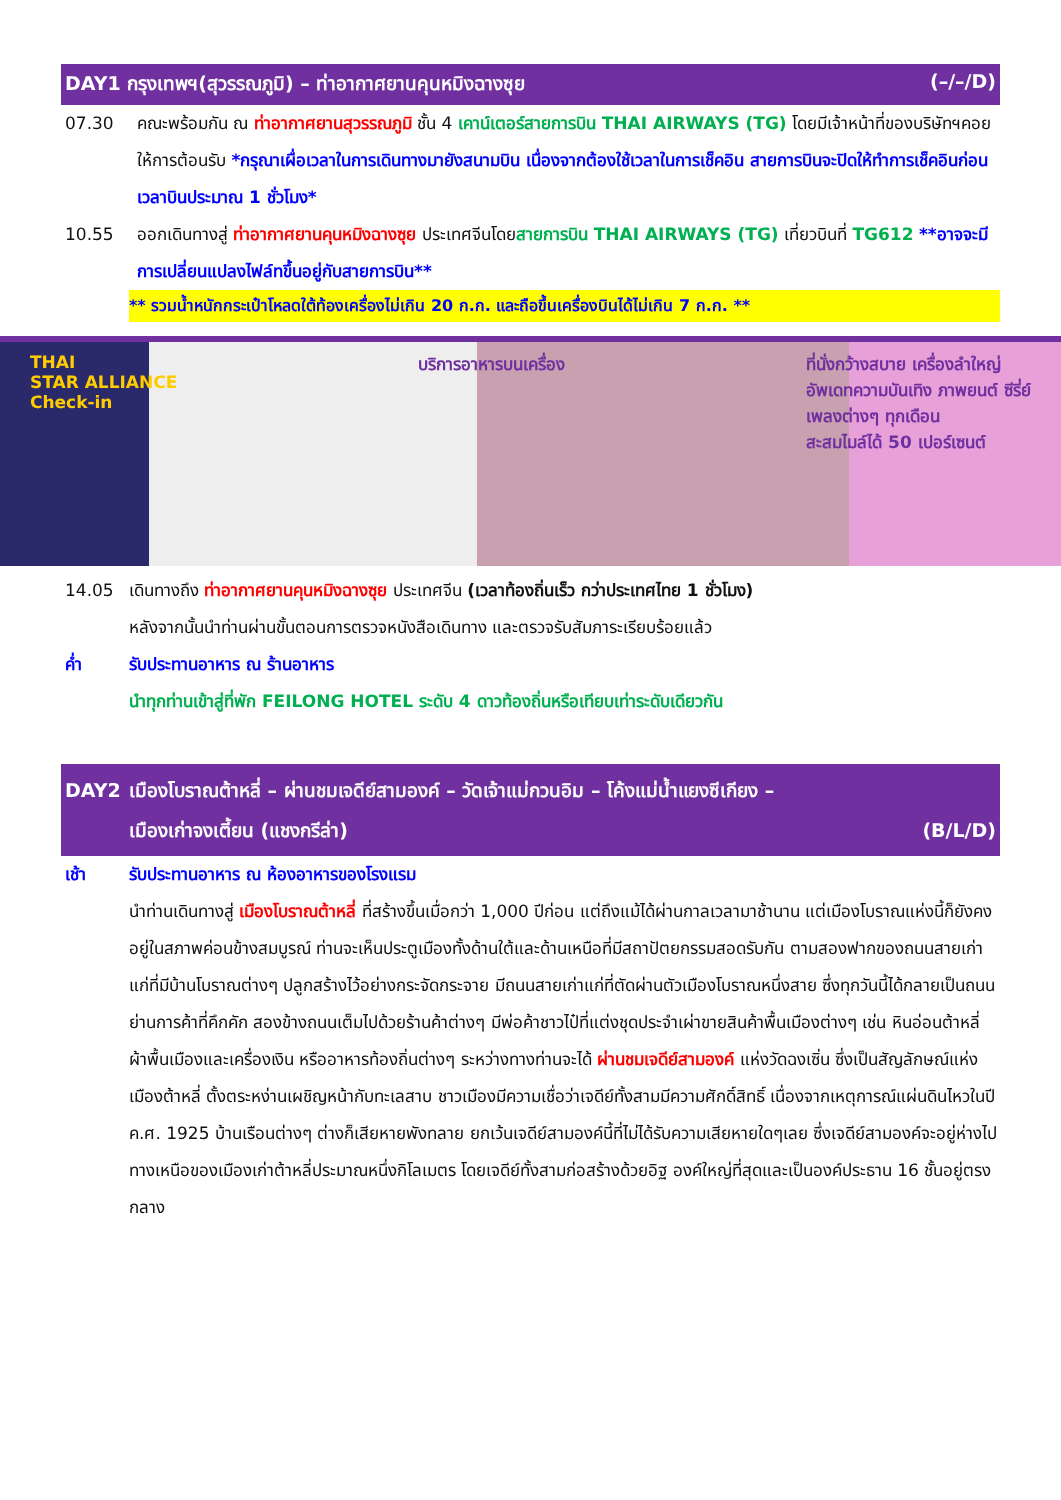DAY1 กรุงเทพฯ(สุวรรณภูมิ) – ท่าอากาศยานคุนหมิงฉางซุย (–/–/D)
07.30 คณะพร้อมกัน ณ ท่าอากาศยานสุวรรณภูมิ ชั้น 4 เคาน์เตอร์สายการบิน THAI AIRWAYS (TG) โดยมีเจ้าหน้าที่ของบริษัทฯคอยให้การต้อนรับ *กรุณาเผื่อเวลาในการเดินทางมายังสนามบิน เนื่องจากต้องใช้เวลาในการเช็คอิน สายการบินจะปิดให้ทำการเช็คอินก่อนเวลาบินประมาณ 1 ชั่วโมง*
10.55 ออกเดินทางสู่ ท่าอากาศยานคุนหมิงฉางซุย ประเทศจีนโดยสายการบิน THAI AIRWAYS (TG) เที่ยวบินที่ TG612 **อาจจะมีการเปลี่ยนแปลงไฟล์ทขึ้นอยู่กับสายการบิน**
** รวมน้ำหนักกระเป๋าโหลดใต้ท้องเครื่องไม่เกิน 20 ก.ก. และถือขึ้นเครื่องบินได้ไม่เกิน 7 ก.ก. **
THAI
STAR ALLIANCE
Check-in บริการอาหารบนเครื่อง ที่นั่งกว้างสบาย เครื่องลำใหญ่
อัพเดทความบันเทิง ภาพยนต์ ซีรี่ย์
เพลงต่างๆ ทุกเดือน
สะสมไมล์ได้ 50 เปอร์เซนต์
14.05 เดินทางถึง ท่าอากาศยานคุนหมิงฉางซุย ประเทศจีน (เวลาท้องถิ่นเร็ว กว่าประเทศไทย 1 ชั่วโมง)
หลังจากนั้นนำท่านผ่านขั้นตอนการตรวจหนังสือเดินทาง และตรวจรับสัมภาระเรียบร้อยแล้ว
ค่ำ รับประทานอาหาร ณ ร้านอาหาร
นำทุกท่านเข้าสู่ที่พัก FEILONG HOTEL ระดับ 4 ดาวท้องถิ่นหรือเทียบเท่าระดับเดียวกัน
DAY2 เมืองโบราณต้าหลี่ – ผ่านชมเจดีย์สามองค์ – วัดเจ้าแม่กวนอิม – โค้งแม่น้ำแยงซีเกียง –
เมืองเก่าจงเตี้ยน (แชงกรีล่า) (B/L/D)
เช้า รับประทานอาหาร ณ ห้องอาหารของโรงแรม
นำท่านเดินทางสู่ เมืองโบราณต้าหลี่ ที่สร้างขึ้นเมื่อกว่า 1,000 ปีก่อน แต่ถึงแม้ได้ผ่านกาลเวลามาช้านาน แต่เมืองโบราณแห่งนี้ก็ยังคงอยู่ในสภาพค่อนข้างสมบูรณ์ ท่านจะเห็นประตูเมืองทั้งด้านใต้และด้านเหนือที่มีสถาปัตยกรรมสอดรับกัน ตามสองฟากของถนนสายเก่าแก่ที่มีบ้านโบราณต่างๆ ปลูกสร้างไว้อย่างกระจัดกระจาย มีถนนสายเก่าแก่ที่ตัดผ่านตัวเมืองโบราณหนึ่งสาย ซึ่งทุกวันนี้ได้กลายเป็นถนนย่านการค้าที่คึกคัก สองข้างถนนเต็มไปด้วยร้านค้าต่างๆ มีพ่อค้าชาวไป๋ที่แต่งชุดประจำเผ่าขายสินค้าพื้นเมืองต่างๆ เช่น หินอ่อนต้าหลี่ ผ้าพื้นเมืองและเครื่องเงิน หรืออาหารท้องถิ่นต่างๆ ระหว่างทางท่านจะได้ ผ่านชมเจดีย์สามองค์ แห่งวัดฉงเซิ่น ซึ่งเป็นสัญลักษณ์แห่งเมืองต้าหลี่ ตั้งตระหง่านเผชิญหน้ากับทะเลสาบ ชาวเมืองมีความเชื่อว่าเจดีย์ทั้งสามมีความศักดิ์สิทธิ์ เนื่องจากเหตุการณ์แผ่นดินไหวในปี ค.ศ. 1925 บ้านเรือนต่างๆ ต่างก็เสียหายพังทลาย ยกเว้นเจดีย์สามองค์นี้ที่ไม่ได้รับความเสียหายใดๆเลย ซึ่งเจดีย์สามองค์จะอยู่ห่างไปทางเหนือของเมืองเก่าต้าหลี่ประมาณหนึ่งกิโลเมตร โดยเจดีย์ทั้งสามก่อสร้างด้วยอิฐ องค์ใหญ่ที่สุดและเป็นองค์ประธาน 16 ชั้นอยู่ตรงกลาง